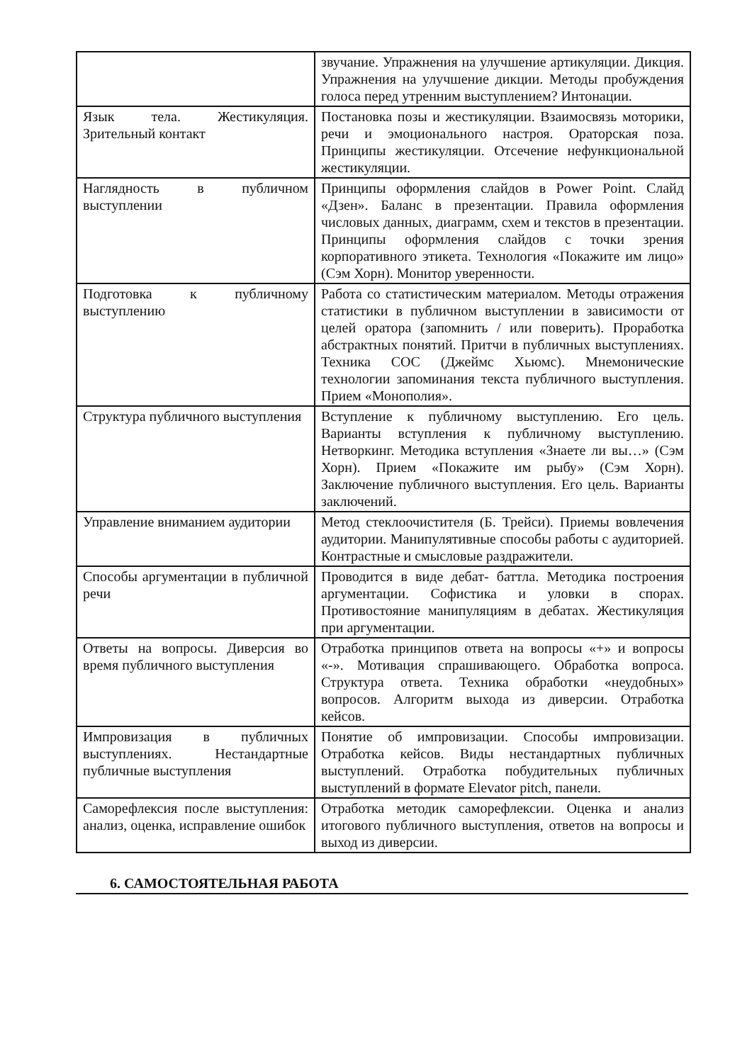| | звучание. Упражнения на улучшение артикуляции. Дикция. Упражнения на улучшение дикции. Методы пробуждения голоса перед утренним выступлением? Интонации. |
| Язык тела. Жестикуляция. Зрительный контакт | Постановка позы и жестикуляции. Взаимосвязь моторики, речи и эмоционального настроя. Ораторская поза. Принципы жестикуляции. Отсечение нефункциональной жестикуляции. |
| Наглядность в публичном выступлении | Принципы оформления слайдов в Power Point. Слайд «Дзен». Баланс в презентации. Правила оформления числовых данных, диаграмм, схем и текстов в презентации. Принципы оформления слайдов с точки зрения корпоративного этикета. Технология «Покажите им лицо» (Сэм Хорн). Монитор уверенности. |
| Подготовка к публичному выступлению | Работа со статистическим материалом. Методы отражения статистики в публичном выступлении в зависимости от целей оратора (запомнить / или поверить). Проработка абстрактных понятий. Притчи в публичных выступлениях. Техника COC (Джеймс Хьюмс). Мнемонические технологии запоминания текста публичного выступления. Прием «Монополия». |
| Структура публичного выступления | Вступление к публичному выступлению. Его цель. Варианты вступления к публичному выступлению. Нетворкинг. Методика вступления «Знаете ли вы…» (Сэм Хорн). Прием «Покажите им рыбу» (Сэм Хорн). Заключение публичного выступления. Его цель. Варианты заключений. |
| Управление вниманием аудитории | Метод стеклоочистителя (Б. Трейси). Приемы вовлечения аудитории. Манипулятивные способы работы с аудиторией. Контрастные и смысловые раздражители. |
| Способы аргументации в публичной речи | Проводится в виде дебат- баттла. Методика построения аргументации. Софистика и уловки в спорах. Противостояние манипуляциям в дебатах. Жестикуляция при аргументации. |
| Ответы на вопросы. Диверсия во время публичного выступления | Отработка принципов ответа на вопросы «+» и вопросы «-». Мотивация спрашивающего. Обработка вопроса. Структура ответа. Техника обработки «неудобных» вопросов. Алгоритм выхода из диверсии. Отработка кейсов. |
| Импровизация в публичных выступлениях. Нестандартные публичные выступления | Понятие об импровизации. Способы импровизации. Отработка кейсов. Виды нестандартных публичных выступлений. Отработка побудительных публичных выступлений в формате Elevator pitch, панели. |
| Саморефлексия после выступления: анализ, оценка, исправление ошибок | Отработка методик саморефлексии. Оценка и анализ итогового публичного выступления, ответов на вопросы и выход из диверсии. |
6. САМОСТОЯТЕЛЬНАЯ РАБОТА